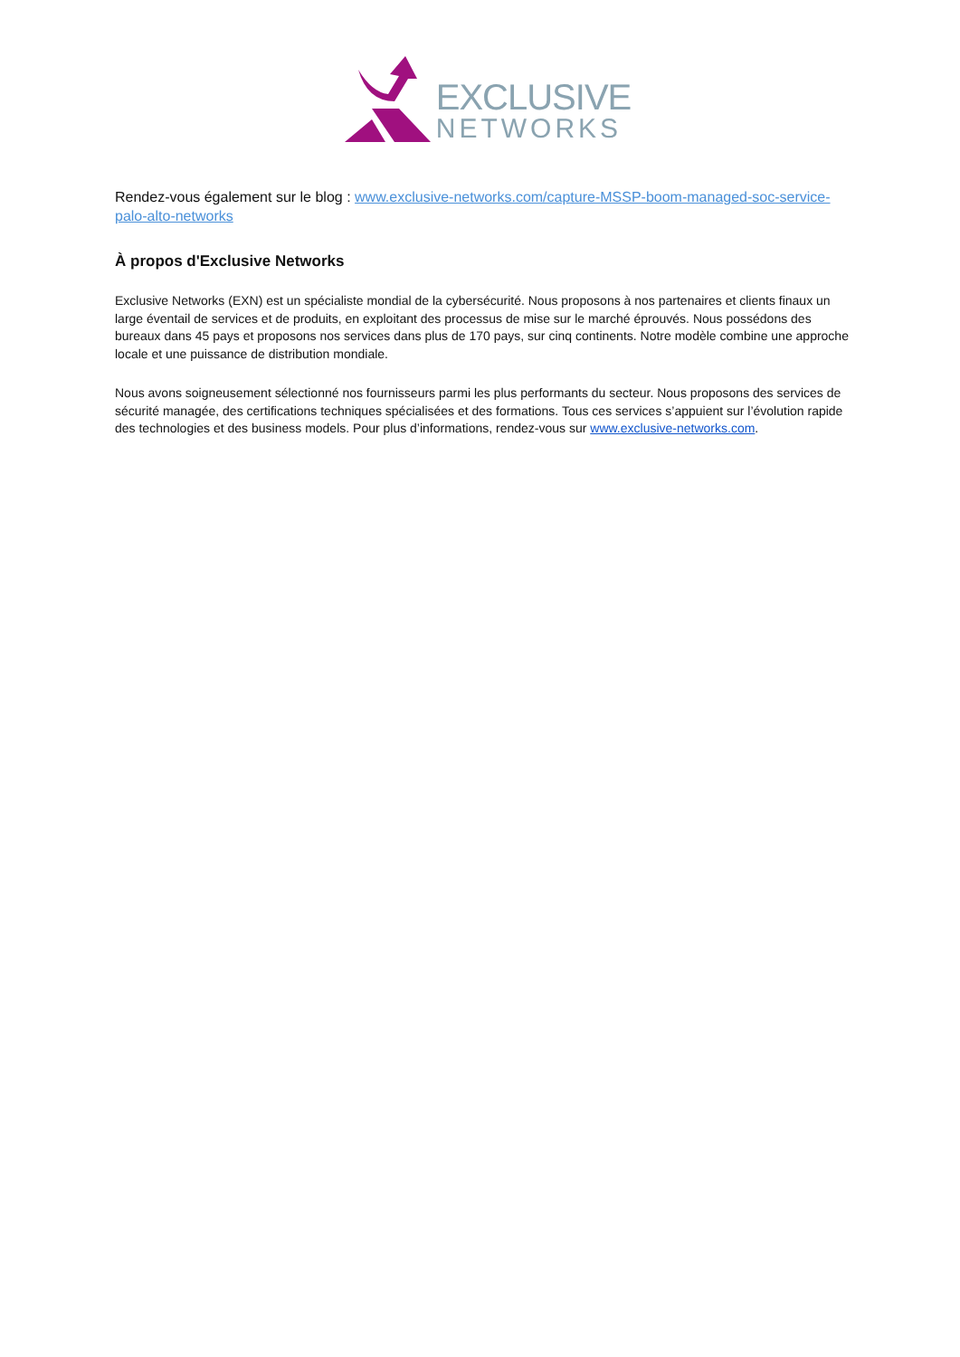EXCLUSIVE
NETWORKS
Rendez-vous également sur le blog : www.exclusive-networks.com/capture-MSSP-boom-managed-soc-service-palo-alto-networks
À propos d'Exclusive Networks
Exclusive Networks (EXN) est un spécialiste mondial de la cybersécurité. Nous proposons à nos partenaires et clients finaux un large éventail de services et de produits, en exploitant des processus de mise sur le marché éprouvés. Nous possédons des bureaux dans 45 pays et proposons nos services dans plus de 170 pays, sur cinq continents. Notre modèle combine une approche locale et une puissance de distribution mondiale.
Nous avons soigneusement sélectionné nos fournisseurs parmi les plus performants du secteur. Nous proposons des services de sécurité managée, des certifications techniques spécialisées et des formations. Tous ces services s’appuient sur l’évolution rapide des technologies et des business models. Pour plus d’informations, rendez-vous sur www.exclusive-networks.com.